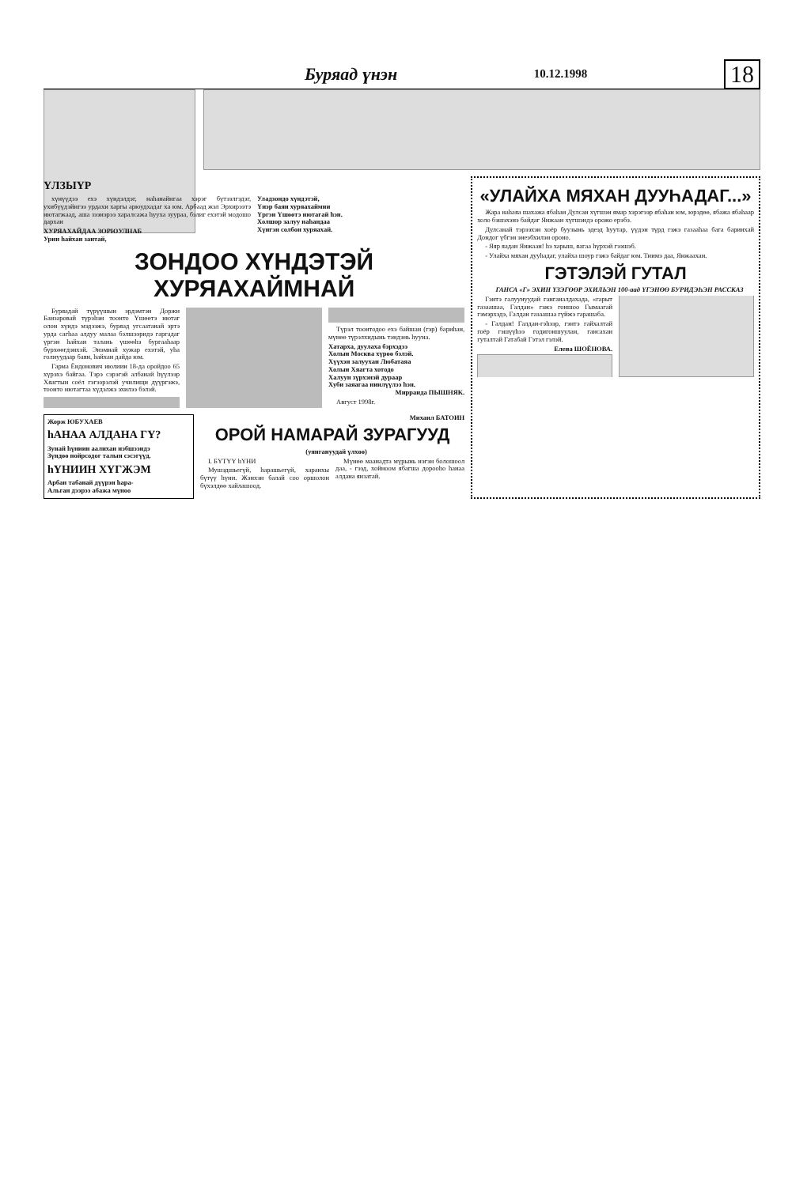Буряад үнэн 10.12.1998 18
ҮЛЗЫҮР
хүнүүдээ ехэ хүндэлдэг, наһанайнгаа хэрэг бүтээлгэдэг, ухибүүдэйнгээ урдахи харгы арюудхадаг ха юм. Арбаад жэл Эрхирээтэ нютагжаад, аша зээнэрээ харалсажа һууха зуураа, бэлиг ехэтэй модошо дархан
ХУРЯАХАЙДАА ЗОРЮУЛНАБ
Урин һайхан зантай,
Уладзондо хүндэтэй,
Үнэр баян хуряахаймни
Үргэн Үшөөтэ нютагай һэн.
Холшор залуу наһандаа
Хүнгэн солбон хуряахай.
ЗОНДОО ХҮНДЭТЭЙ ХУРЯАХАЙМНАЙ
Буряадай түрүүшын эрдэмтэн Доржи Банзаровай түрэһэн тоонто Үшөөтэ нютаг олон хүндэ мэдээжэ, буряад угсаатанай эртэ урда сагһаа алдуу малаа бэлшээридэ гаргадаг үргэн һайхан талань үшөөһэ бургааһаар бүрхөөгдэнхэй. Энэмнай хужар ехэтэй, уһа голнуудаар баян, һайхан дайда юм.
Гарма Ёндонович июлиин 18-да оройдоо 65 хүрэхэ байгаа. Тэрэ сэрэгэй албанай һүүлээр Хяагтын соёл гэгээрэлэй училищи дүүргэжэ, тоонто нютагтаа хүдэлжэ эхилээ бэлэй.
Түрэл тоонтодоо ехэ байшан (гэр) бариһан, мүнөө түрэлхидынь тэндэнь һууна.
Хатарха, дуулаха бэрхэдээ
Холын Москва хүрөө бэлэй.
Хүүхэн залуухан Любатаяа
Холын Хяагта хотодо
Халуун зүрхэнэй дураар
Хуби заяагаа ниилүүлээ һэн.
Мирраида ПЫШНЯК.
Август 1998г.
Жорж ЮБУХАЕВ
һАНАА АЛДАНА ГҮ?
Зунай һүниин аалихан нэбшээндэ
Зүндөө нойрсодог талын сэсэгүүд.
һҮНИИН ХҮГЖЭМ
Арбан табанай дүүрэн һара-
Альган дээрээ абажа мүноо
Михаил БАТОИН
ОРОЙ НАМАРАЙ ЗУРАГУУД
(уянгануудай үлхөө)
I. БҮТҮҮ һҮНИ
Мушэдшьегүй, һарашьегүй, харанхы бүтүү һүни. Жэнхэн балай соо оршолон бүхэлдөө хайлашоод.
Мүнөө маанадта мүрынь нэгэн болошоол даа, - гээд, хойноом ябагша дорооһо һанаа алдана янзатай.
«УЛАЙХА МЯХАН ДУУҺАДАГ...»
Жара наһаяа шахажа ябаһан Дулсан хүгшэн ямар хэрэгээр ябаһан юм, юрэдөө, ябажа ябаһаар холо бэшэхэнэ байдаг Янжаан хүгшэндэ орожо ерэбэ.
Дулсанай тэрээхэн хоёр буузынь эдеэд һуутар, үүдэн түрд гэжэ газааһаа бага баринхай Дондог үбгэн энеэбхилэн ороно.
- Яяр яадан Янжаан! һэ харыш, яагаа һүрхэй гээшэб.
- Улайха мяхан дууһадаг, улайха шоур гэжэ байдаг юм. Тиимэ даа, Янжаахан.
ГЭТЭЛЭЙ ГУТАЛ
ГАНСА «Г» ЭХИН ҮЗЭГӨӨР ЭХИЛЬЭН 100-аад ҮГЭНӨӨ БУРИДЭҺЭН РАССКАЗ
Гэнтэ галуунуудай ганганалдахада, «гарыт газаашаа, Галдан» гэжэ гоншоо Гымаагай гэмэрхэдэ, Галдан газаашаа гүйжэ гарашаба.
- Галдан! Галдан-гэһээр, гэнтэ гайхалтай гоёр гэшүүһээ годигоншуулан, гансахан гуталтай Гатабай Гэтэл гэлэй.
Елена ШОЁНОВА.